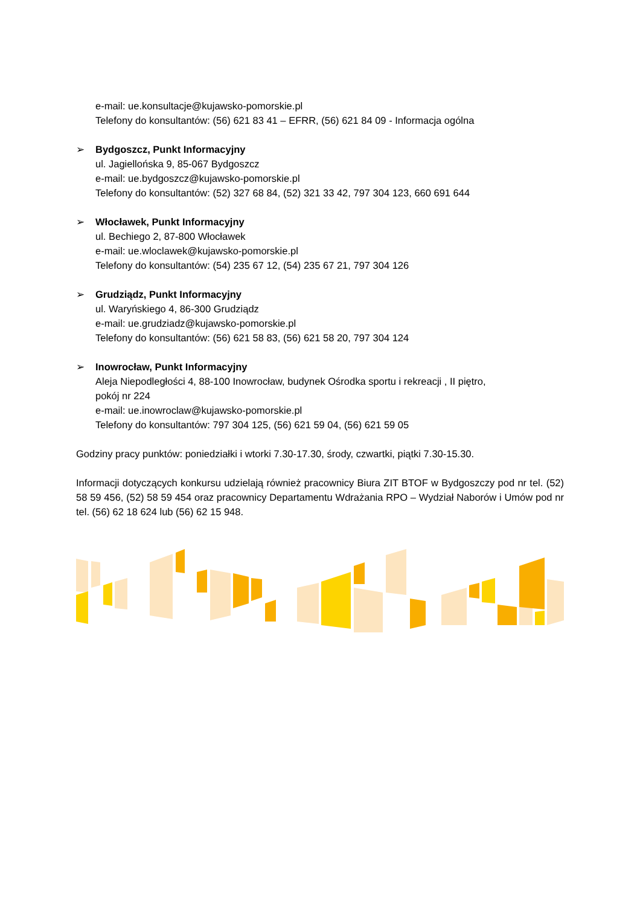e-mail: ue.konsultacje@kujawsko-pomorskie.pl
Telefony do konsultantów: (56) 621 83 41 – EFRR, (56) 621 84 09 - Informacja ogólna
➢ Bydgoszcz, Punkt Informacyjny
ul. Jagiellońska 9, 85-067 Bydgoszcz
e-mail: ue.bydgoszcz@kujawsko-pomorskie.pl
Telefony do konsultantów: (52) 327 68 84, (52) 321 33 42, 797 304 123, 660 691 644
➢ Włocławek, Punkt Informacyjny
ul. Bechiego 2, 87-800 Włocławek
e-mail: ue.wloclawek@kujawsko-pomorskie.pl
Telefony do konsultantów: (54) 235 67 12, (54) 235 67 21, 797 304 126
➢ Grudziądz, Punkt Informacyjny
ul. Waryńskiego 4, 86-300 Grudziądz
e-mail: ue.grudziadz@kujawsko-pomorskie.pl
Telefony do konsultantów: (56) 621 58 83, (56) 621 58 20, 797 304 124
➢ Inowrocław, Punkt Informacyjny
Aleja Niepodległości 4, 88-100 Inowrocław, budynek Ośrodka sportu i rekreacji , II piętro,
pokój nr 224
e-mail: ue.inowroclaw@kujawsko-pomorskie.pl
Telefony do konsultantów: 797 304 125, (56) 621 59 04, (56) 621 59 05
Godziny pracy punktów: poniedziałki i wtorki 7.30-17.30, środy, czwartki, piątki 7.30-15.30.
Informacji dotyczących konkursu udzielają również pracownicy Biura ZIT BTOF w Bydgoszczy pod nr tel. (52) 58 59 456, (52) 58 59 454 oraz pracownicy Departamentu Wdrażania RPO – Wydział Naborów i Umów pod nr tel. (56) 62 18 624 lub (56) 62 15 948.